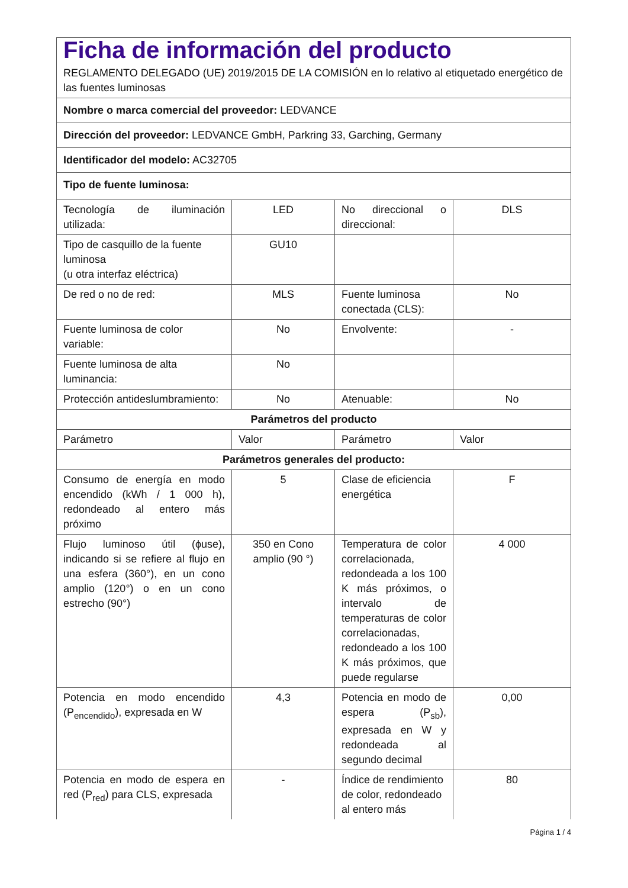| Ficha de información del producto REGLAMENTO DELEGADO (UE) 2019/2015 DE LA COMISIÓN en lo relativo al etiquetado energético de las fuentes luminosas | | | |
| Nombre o marca comercial del proveedor: LEDVANCE | | | |
| Dirección del proveedor: LEDVANCE GmbH, Parkring 33, Garching, Germany | | | |
| Identificador del modelo: AC32705 | | | |
| Tipo de fuente luminosa: | | | |
| Tecnología de iluminación utilizada: | LED | No direccional o direccional: | DLS |
| Tipo de casquillo de la fuente luminosa (u otra interfaz eléctrica) | GU10 | | |
| De red o no de red: | MLS | Fuente luminosa conectada (CLS): | No |
| Fuente luminosa de color variable: | No | Envolvente: | - |
| Fuente luminosa de alta luminancia: | No | | |
| Protección antideslumbramiento: | No | Atenuable: | No |
| Parámetros del producto | | | |
| Parámetro | Valor | Parámetro | Valor |
| Parámetros generales del producto: | | | |
| Consumo de energía en modo encendido (kWh / 1 000 h), redondeado al entero más próximo | 5 | Clase de eficiencia energética | F |
| Flujo luminoso útil (ϕuse), indicando si se refiere al flujo en una esfera (360°), en un cono amplio (120°) o en un cono estrecho (90°) | 350 en Cono amplio (90 °) | Temperatura de color correlacionada, redondeada a los 100 K más próximos, o intervalo de temperaturas de color correlacionadas, redondeado a los 100 K más próximos, que puede regularse | 4 000 |
| Potencia en modo encendido (P<sub>encendido</sub>), expresada en W | 4,3 | Potencia en modo de espera (P<sub>sb</sub>), expresada en W y redondeada al segundo decimal | 0,00 |
| Potencia en modo de espera en red (P<sub>red</sub>) para CLS, expresada | - | Índice de rendimiento de color, redondeado al entero más | 80 |
Página 1 / 4